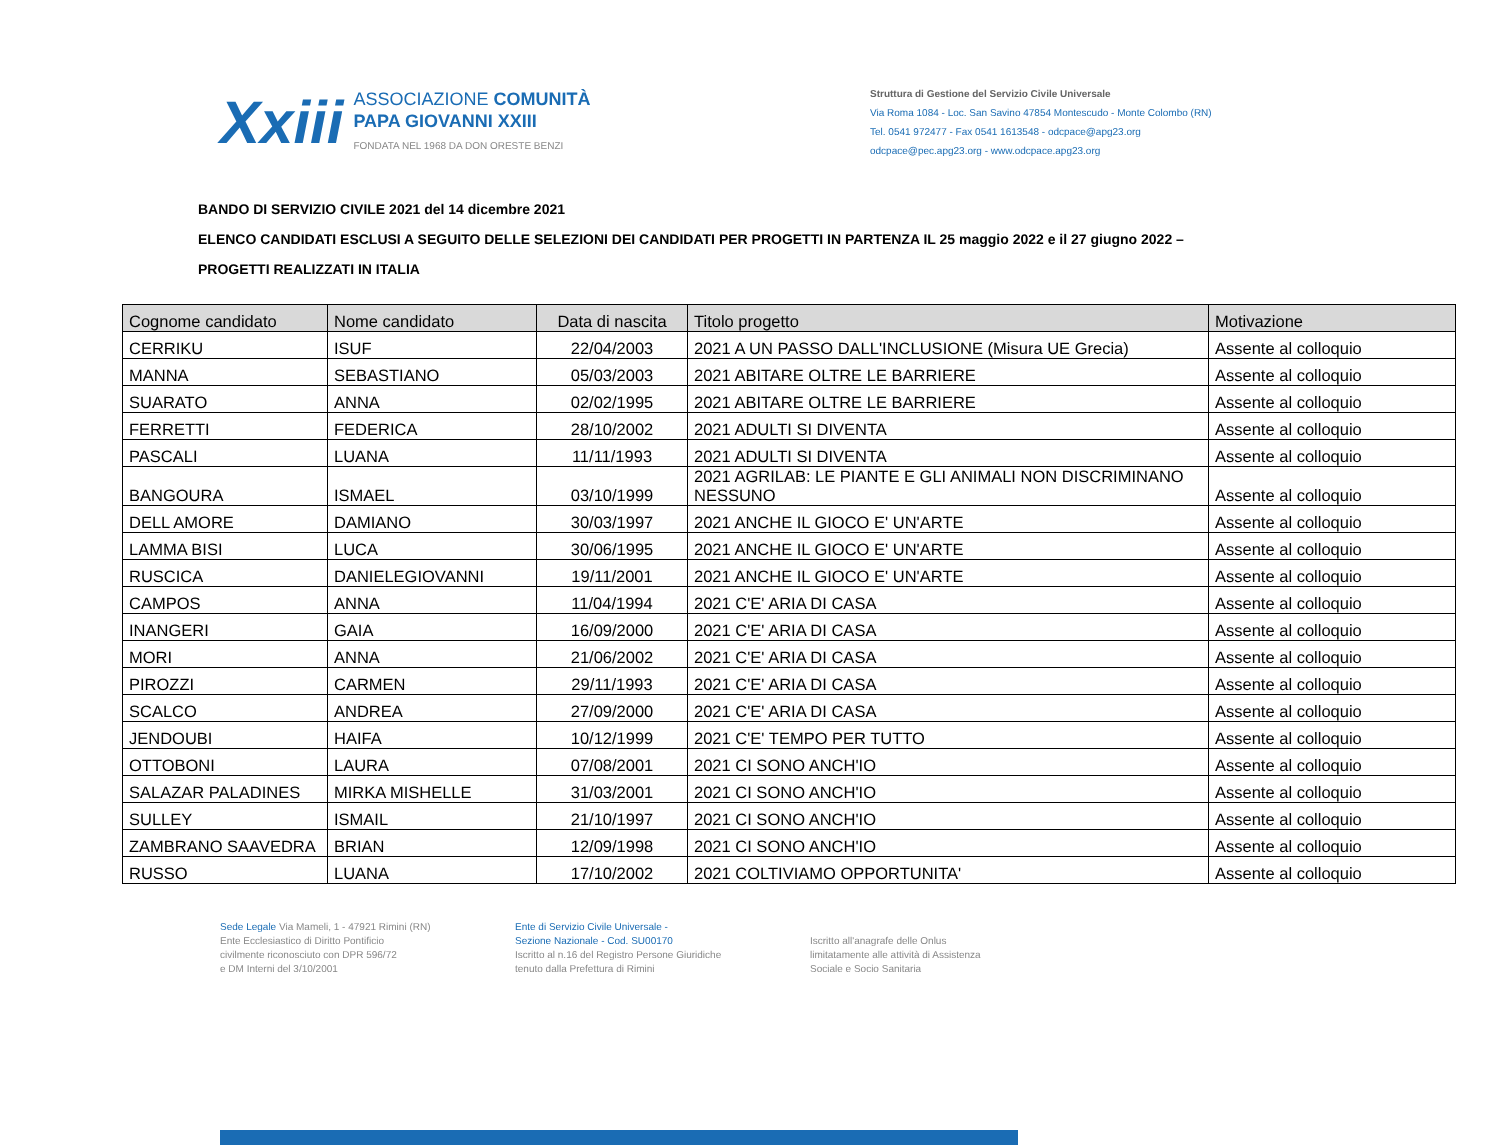Xxiii
ASSOCIAZIONE COMUNITÀ
PAPA GIOVANNI XXIII
FONDATA NEL 1968 DA DON ORESTE BENZI
Struttura di Gestione del Servizio Civile Universale
Via Roma 1084 - Loc. San Savino 47854 Montescudo - Monte Colombo (RN)
Tel. 0541 972477 - Fax 0541 1613548 - odcpace@apg23.org
odcpace@pec.apg23.org - www.odcpace.apg23.org
BANDO DI SERVIZIO CIVILE 2021 del 14 dicembre 2021
ELENCO CANDIDATI ESCLUSI A SEGUITO DELLE SELEZIONI DEI CANDIDATI PER PROGETTI IN PARTENZA IL 25 maggio 2022 e il 27 giugno 2022 –
PROGETTI REALIZZATI IN ITALIA
| Cognome candidato | Nome candidato | Data di nascita | Titolo progetto | Motivazione |
| --- | --- | --- | --- | --- |
| CERRIKU | ISUF | 22/04/2003 | 2021 A UN PASSO DALL'INCLUSIONE (Misura UE Grecia) | Assente al colloquio |
| MANNA | SEBASTIANO | 05/03/2003 | 2021 ABITARE OLTRE LE BARRIERE | Assente al colloquio |
| SUARATO | ANNA | 02/02/1995 | 2021 ABITARE OLTRE LE BARRIERE | Assente al colloquio |
| FERRETTI | FEDERICA | 28/10/2002 | 2021 ADULTI SI DIVENTA | Assente al colloquio |
| PASCALI | LUANA | 11/11/1993 | 2021 ADULTI SI DIVENTA | Assente al colloquio |
| BANGOURA | ISMAEL | 03/10/1999 | 2021 AGRILAB: LE PIANTE E GLI ANIMALI NON DISCRIMINANO NESSUNO | Assente al colloquio |
| DELL AMORE | DAMIANO | 30/03/1997 | 2021 ANCHE IL GIOCO E' UN'ARTE | Assente al colloquio |
| LAMMA BISI | LUCA | 30/06/1995 | 2021 ANCHE IL GIOCO E' UN'ARTE | Assente al colloquio |
| RUSCICA | DANIELEGIOVANNI | 19/11/2001 | 2021 ANCHE IL GIOCO E' UN'ARTE | Assente al colloquio |
| CAMPOS | ANNA | 11/04/1994 | 2021 C'E' ARIA DI CASA | Assente al colloquio |
| INANGERI | GAIA | 16/09/2000 | 2021 C'E' ARIA DI CASA | Assente al colloquio |
| MORI | ANNA | 21/06/2002 | 2021 C'E' ARIA DI CASA | Assente al colloquio |
| PIROZZI | CARMEN | 29/11/1993 | 2021 C'E' ARIA DI CASA | Assente al colloquio |
| SCALCO | ANDREA | 27/09/2000 | 2021 C'E' ARIA DI CASA | Assente al colloquio |
| JENDOUBI | HAIFA | 10/12/1999 | 2021 C'E' TEMPO PER TUTTO | Assente al colloquio |
| OTTOBONI | LAURA | 07/08/2001 | 2021 CI SONO ANCH'IO | Assente al colloquio |
| SALAZAR PALADINES | MIRKA MISHELLE | 31/03/2001 | 2021 CI SONO ANCH'IO | Assente al colloquio |
| SULLEY | ISMAIL | 21/10/1997 | 2021 CI SONO ANCH'IO | Assente al colloquio |
| ZAMBRANO SAAVEDRA | BRIAN | 12/09/1998 | 2021 CI SONO ANCH'IO | Assente al colloquio |
| RUSSO | LUANA | 17/10/2002 | 2021 COLTIVIAMO OPPORTUNITA' | Assente al colloquio |
Sede Legale Via Mameli, 1 - 47921 Rimini (RN)
Ente Ecclesiastico di Diritto Pontificio
civilmente riconosciuto con DPR 596/72
e DM Interni del 3/10/2001
Ente di Servizio Civile Universale -
Sezione Nazionale - Cod. SU00170
Iscritto al n.16 del Registro Persone Giuridiche
tenuto dalla Prefettura di Rimini
Iscritto all'anagrafe delle Onlus
limitatamente alle attività di Assistenza
Sociale e Socio Sanitaria